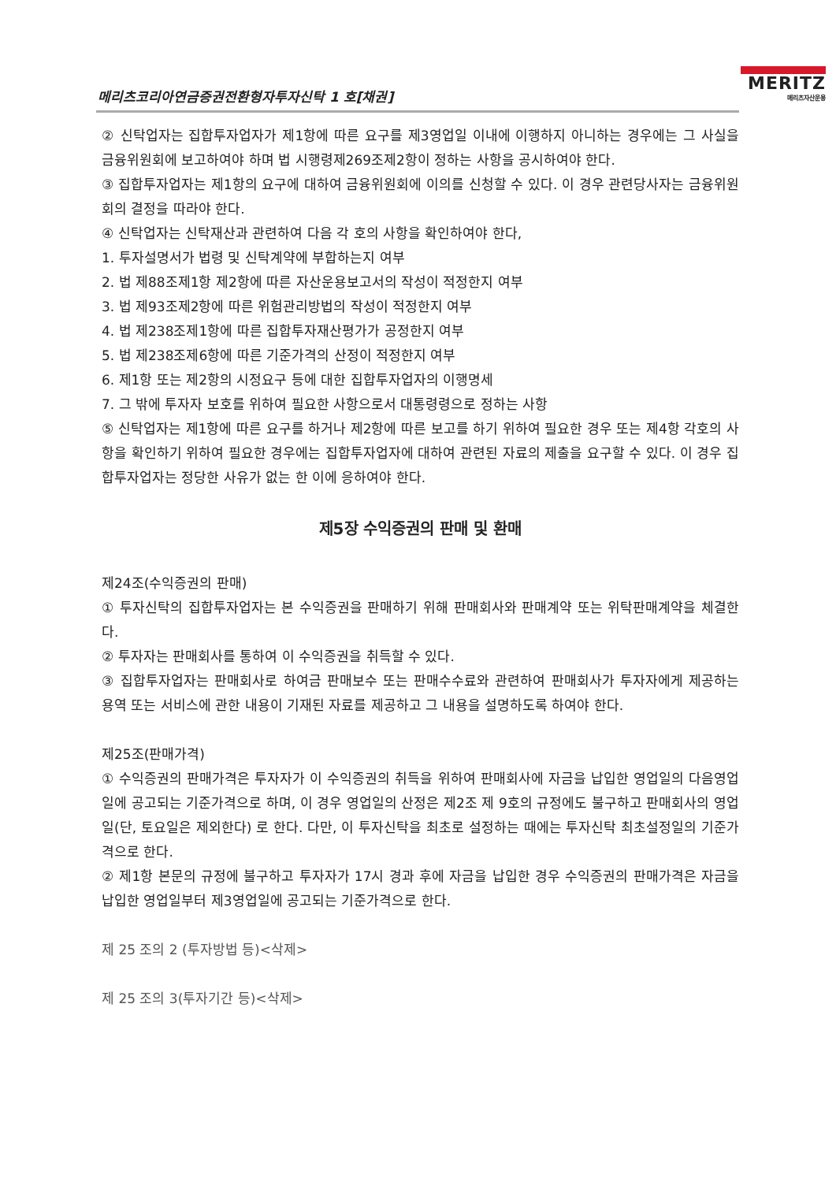메리츠코리아연금증권전환형자투자신탁 1 호[채권]
MERITZ
메리츠자산운용
② 신탁업자는 집합투자업자가 제1항에 따른 요구를 제3영업일 이내에 이행하지 아니하는 경우에는 그 사실을 금융위원회에 보고하여야 하며 법 시행령제269조제2항이 정하는 사항을 공시하여야 한다.
③ 집합투자업자는 제1항의 요구에 대하여 금융위원회에 이의를 신청할 수 있다. 이 경우 관련당사자는 금융위원회의 결정을 따라야 한다.
④ 신탁업자는 신탁재산과 관련하여 다음 각 호의 사항을 확인하여야 한다,
1. 투자설명서가 법령 및 신탁계약에 부합하는지 여부
2. 법 제88조제1항 제2항에 따른 자산운용보고서의 작성이 적정한지 여부
3. 법 제93조제2항에 따른 위험관리방법의 작성이 적정한지 여부
4. 법 제238조제1항에 따른 집합투자재산평가가 공정한지 여부
5. 법 제238조제6항에 따른 기준가격의 산정이 적정한지 여부
6. 제1항 또는 제2항의 시정요구 등에 대한 집합투자업자의 이행명세
7. 그 밖에 투자자 보호를 위하여 필요한 사항으로서 대통령령으로 정하는 사항
⑤ 신탁업자는 제1항에 따른 요구를 하거나 제2항에 따른 보고를 하기 위하여 필요한 경우 또는 제4항 각호의 사항을 확인하기 위하여 필요한 경우에는 집합투자업자에 대하여 관련된 자료의 제출을 요구할 수 있다. 이 경우 집합투자업자는 정당한 사유가 없는 한 이에 응하여야 한다.
제5장 수익증권의 판매 및 환매
제24조(수익증권의 판매)
① 투자신탁의 집합투자업자는 본 수익증권을 판매하기 위해 판매회사와 판매계약 또는 위탁판매계약을 체결한다.
② 투자자는 판매회사를 통하여 이 수익증권을 취득할 수 있다.
③ 집합투자업자는 판매회사로 하여금 판매보수 또는 판매수수료와 관련하여 판매회사가 투자자에게 제공하는 용역 또는 서비스에 관한 내용이 기재된 자료를 제공하고 그 내용을 설명하도록 하여야 한다.
제25조(판매가격)
① 수익증권의 판매가격은 투자자가 이 수익증권의 취득을 위하여 판매회사에 자금을 납입한 영업일의 다음영업일에 공고되는 기준가격으로 하며, 이 경우 영업일의 산정은 제2조 제 9호의 규정에도 불구하고 판매회사의 영업일(단, 토요일은 제외한다) 로 한다. 다만, 이 투자신탁을 최초로 설정하는 때에는 투자신탁 최초설정일의 기준가격으로 한다.
② 제1항 본문의 규정에 불구하고 투자자가 17시 경과 후에 자금을 납입한 경우 수익증권의 판매가격은 자금을 납입한 영업일부터 제3영업일에 공고되는 기준가격으로 한다.
제 25 조의 2 (투자방법 등)<삭제>
제 25 조의 3(투자기간 등)<삭제>